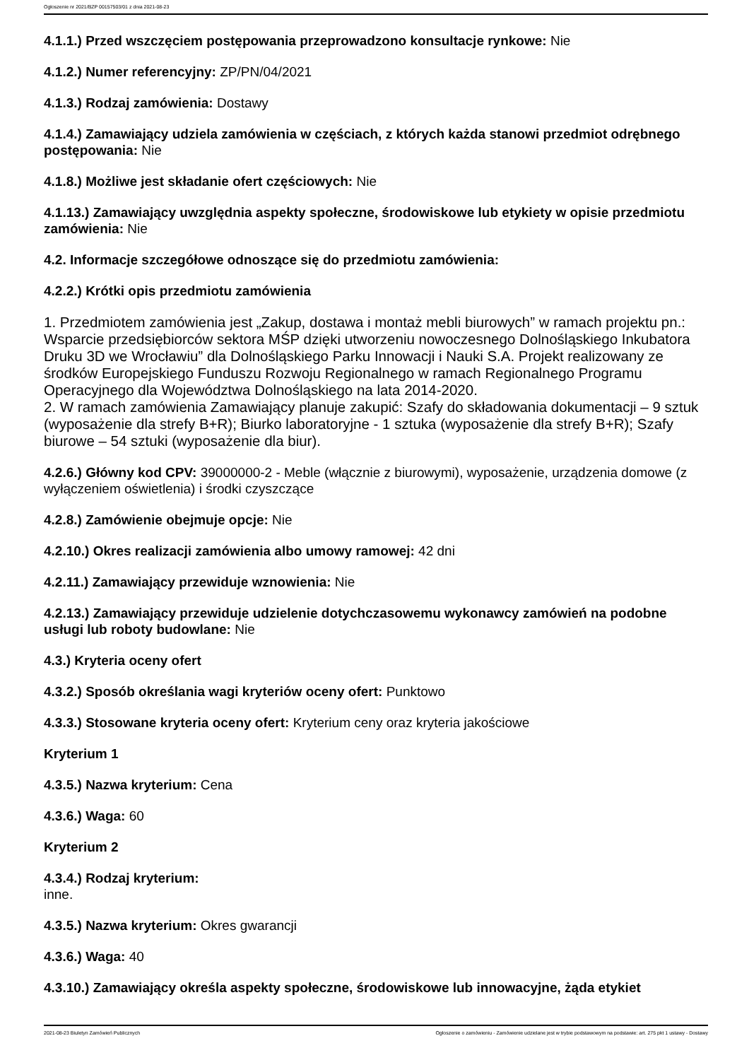Ogłoszenie nr 2021/BZP 00157503/01 z dnia 2021-08-23
4.1.1.) Przed wszczęciem postępowania przeprowadzono konsultacje rynkowe: Nie
4.1.2.) Numer referencyjny: ZP/PN/04/2021
4.1.3.) Rodzaj zamówienia: Dostawy
4.1.4.) Zamawiający udziela zamówienia w częściach, z których każda stanowi przedmiot odrębnego postępowania: Nie
4.1.8.) Możliwe jest składanie ofert częściowych: Nie
4.1.13.) Zamawiający uwzględnia aspekty społeczne, środowiskowe lub etykiety w opisie przedmiotu zamówienia: Nie
4.2. Informacje szczegółowe odnoszące się do przedmiotu zamówienia:
4.2.2.) Krótki opis przedmiotu zamówienia
1. Przedmiotem zamówienia jest „Zakup, dostawa i montaż mebli biurowych” w ramach projektu pn.: Wsparcie przedsiębiorców sektora MŚP dzięki utworzeniu nowoczesnego Dolnośląskiego Inkubatora Druku 3D we Wrocławiu” dla Dolnośląskiego Parku Innowacji i Nauki S.A. Projekt realizowany ze środków Europejskiego Funduszu Rozwoju Regionalnego w ramach Regionalnego Programu Operacyjnego dla Województwa Dolnośląskiego na lata 2014-2020.
2. W ramach zamówienia Zamawiający planuje zakupić: Szafy do składowania dokumentacji – 9 sztuk (wyposażenie dla strefy B+R); Biurko laboratoryjne - 1 sztuka (wyposażenie dla strefy B+R); Szafy biurowe – 54 sztuki (wyposażenie dla biur).
4.2.6.) Główny kod CPV: 39000000-2 - Meble (włącznie z biurowymi), wyposażenie, urządzenia domowe (z wyłączeniem oświetlenia) i środki czyszczące
4.2.8.) Zamówienie obejmuje opcje: Nie
4.2.10.) Okres realizacji zamówienia albo umowy ramowej: 42 dni
4.2.11.) Zamawiający przewiduje wznowienia: Nie
4.2.13.) Zamawiający przewiduje udzielenie dotychczasowemu wykonawcy zamówień na podobne usługi lub roboty budowlane: Nie
4.3.) Kryteria oceny ofert
4.3.2.) Sposób określania wagi kryteriów oceny ofert: Punktowo
4.3.3.) Stosowane kryteria oceny ofert: Kryterium ceny oraz kryteria jakościowe
Kryterium 1
4.3.5.) Nazwa kryterium: Cena
4.3.6.) Waga: 60
Kryterium 2
4.3.4.) Rodzaj kryterium:
inne.
4.3.5.) Nazwa kryterium: Okres gwarancji
4.3.6.) Waga: 40
4.3.10.) Zamawiający określa aspekty społeczne, środowiskowe lub innowacyjne, żąda etykiet
2021-08-23 Biuletyn Zamówień Publicznych Ogłoszenie o zamówieniu - Zamówienie udzielane jest w trybie podstawowym na podstawie: art. 275 pkt 1 ustawy - Dostawy